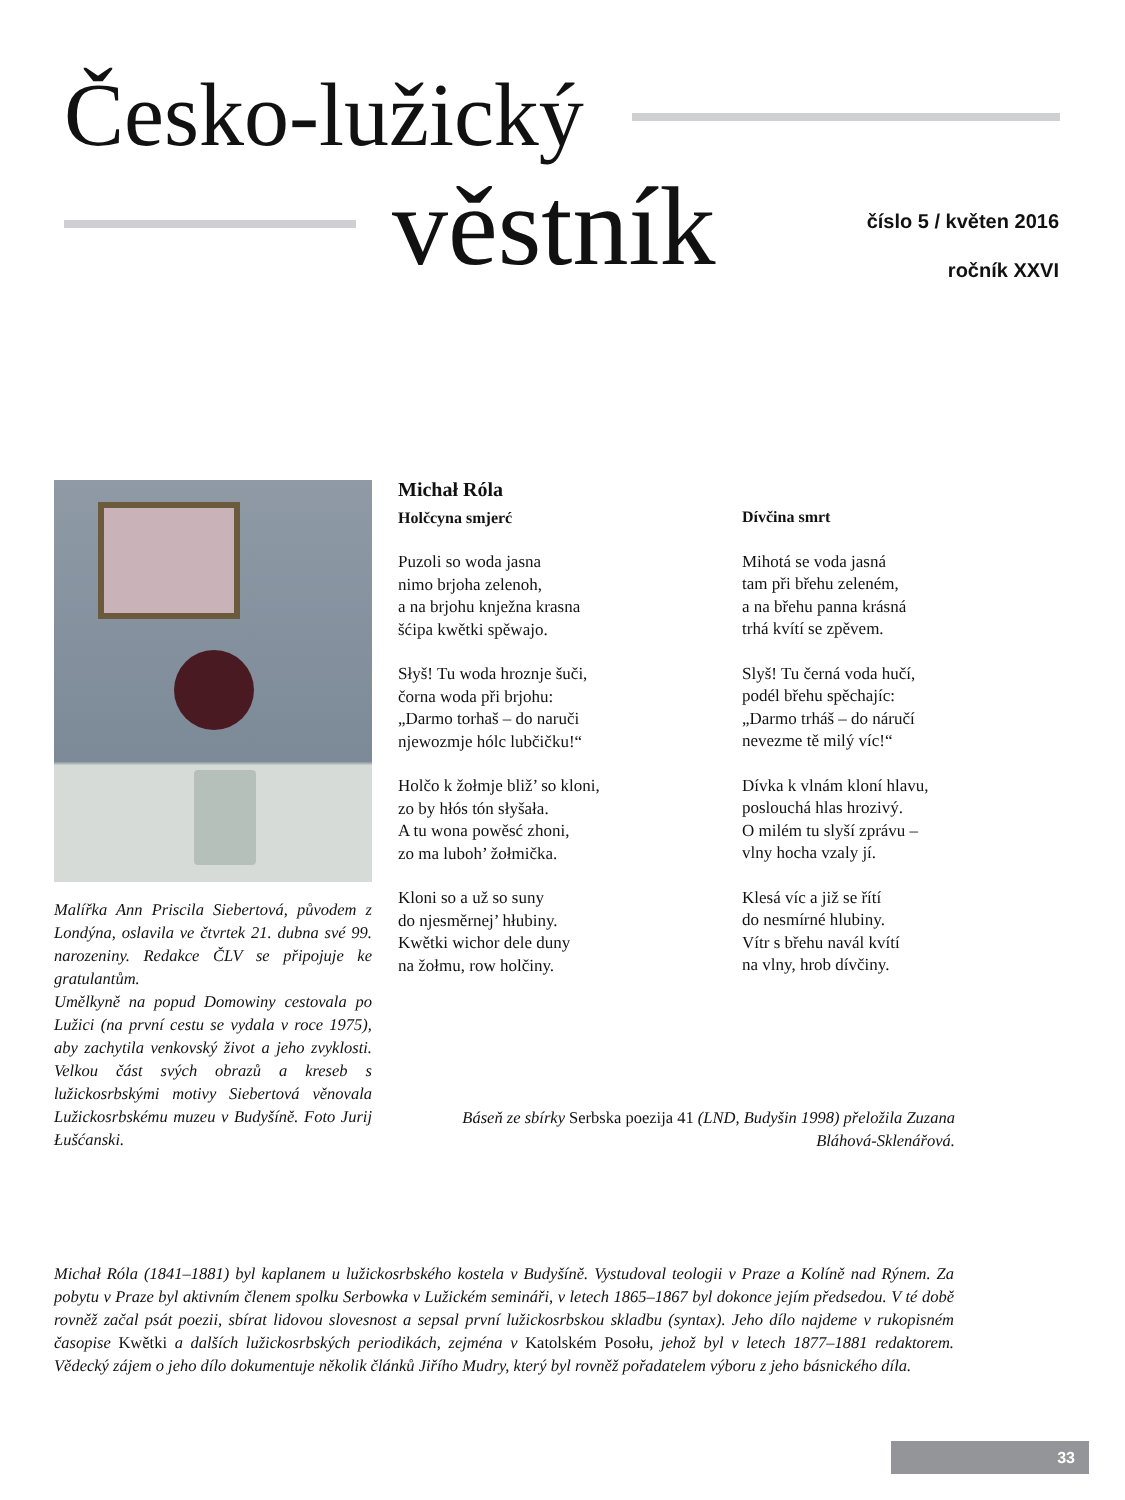Česko-lužický
věstník
číslo 5 / květen 2016
ročník XXVI
Malířka Ann Priscila Siebertová, původem z Londýna, oslavila ve čtvrtek 21. dubna své 99. narozeniny. Redakce ČLV se připojuje ke gratulantům.
Umělkyně na popud Domowiny cestovala po Lužici (na první cestu se vydala v roce 1975), aby zachytila venkovský život a jeho zvyklosti. Velkou část svých obrazů a kreseb s lužickosrbskými motivy Siebertová věnovala Lužickosrbskému muzeu v Budyšíně. Foto Jurij Łušćanski.
Michał Róla
Holčcyna smjerć
Puzoli so woda jasna
nimo brjoha zelenoh,
a na brjohu knježna krasna
šćipa kwětki spěwajo.
Słyš! Tu woda hroznje šuči,
čorna woda při brjohu:
„Darmo torhaš – do naruči
njewozmje hólc lubčičku!“
Holčo k žołmje bliž’ so kloni,
zo by hłós tón słyšała.
A tu wona powěsć zhoni,
zo ma luboh’ žołmička.
Kloni so a už so suny
do njesměrnej’ hłubiny.
Kwětki wichor dele duny
na žołmu, row holčiny.
Dívčina smrt
Mihotá se voda jasná
tam při břehu zeleném,
a na břehu panna krásná
trhá kvítí se zpěvem.
Slyš! Tu černá voda hučí,
podél břehu spěchajíc:
„Darmo trháš – do náručí
nevezme tě milý víc!“
Dívka k vlnám kloní hlavu,
poslouchá hlas hrozivý.
O milém tu slyší zprávu –
vlny hocha vzaly jí.
Klesá víc a již se řítí
do nesmírné hlubiny.
Vítr s břehu navál kvítí
na vlny, hrob dívčiny.
Báseň ze sbírky Serbska poezija 41 (LND, Budyšin 1998) přeložila Zuzana Bláhová-Sklenářová.
Michał Róla (1841–1881) byl kaplanem u lužickosrbského kostela v Budyšíně. Vystudoval teologii v Praze a Kolíně nad Rýnem. Za pobytu v Praze byl aktivním členem spolku Serbowka v Lužickém semináři, v letech 1865–1867 byl dokonce jejím předsedou. V té době rovněž začal psát poezii, sbírat lidovou slovesnost a sepsal první lužickosrbskou skladbu (syntax). Jeho dílo najdeme v rukopisném časopise Kwětki a dalších lužickosrbských periodikách, zejména v Katolském Posołu, jehož byl v letech 1877–1881 redaktorem. Vědecký zájem o jeho dílo dokumentuje několik článků Jiřího Mudry, který byl rovněž pořadatelem výboru z jeho básnického díla.
33